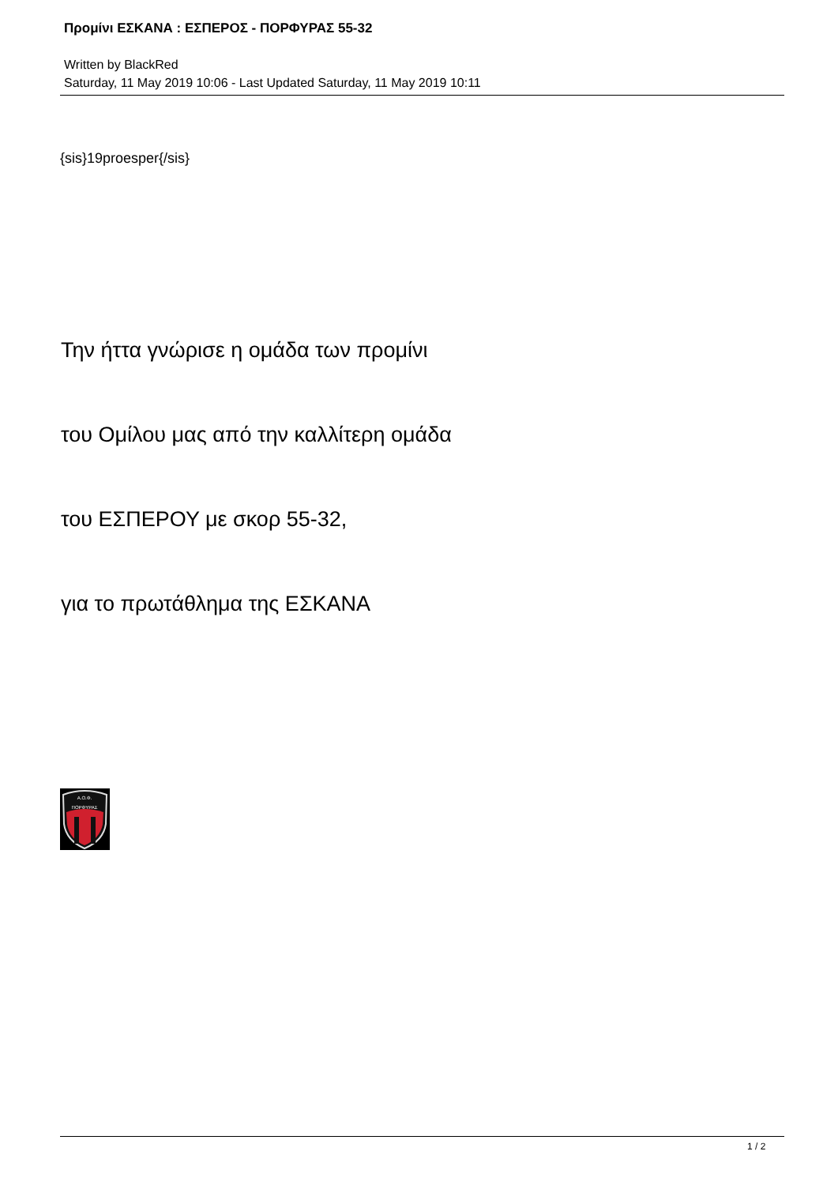Προμίνι ΕΣΚΑΝΑ : ΕΣΠΕΡΟΣ - ΠΟΡΦΥΡΑΣ 55-32
Written by BlackRed
Saturday, 11 May 2019 10:06 - Last Updated Saturday, 11 May 2019 10:11
{sis}19proesper{/sis}
Την ήττα γνώρισε η ομάδα των προμίνι
του Ομίλου μας από την καλλίτερη ομάδα
του ΕΣΠΕΡΟΥ με σκορ 55-32,
για το πρωτάθλημα της ΕΣΚΑΝΑ
Α.Ο.Φ.
ΠΟΡΦΥΡΑΣ
1 / 2